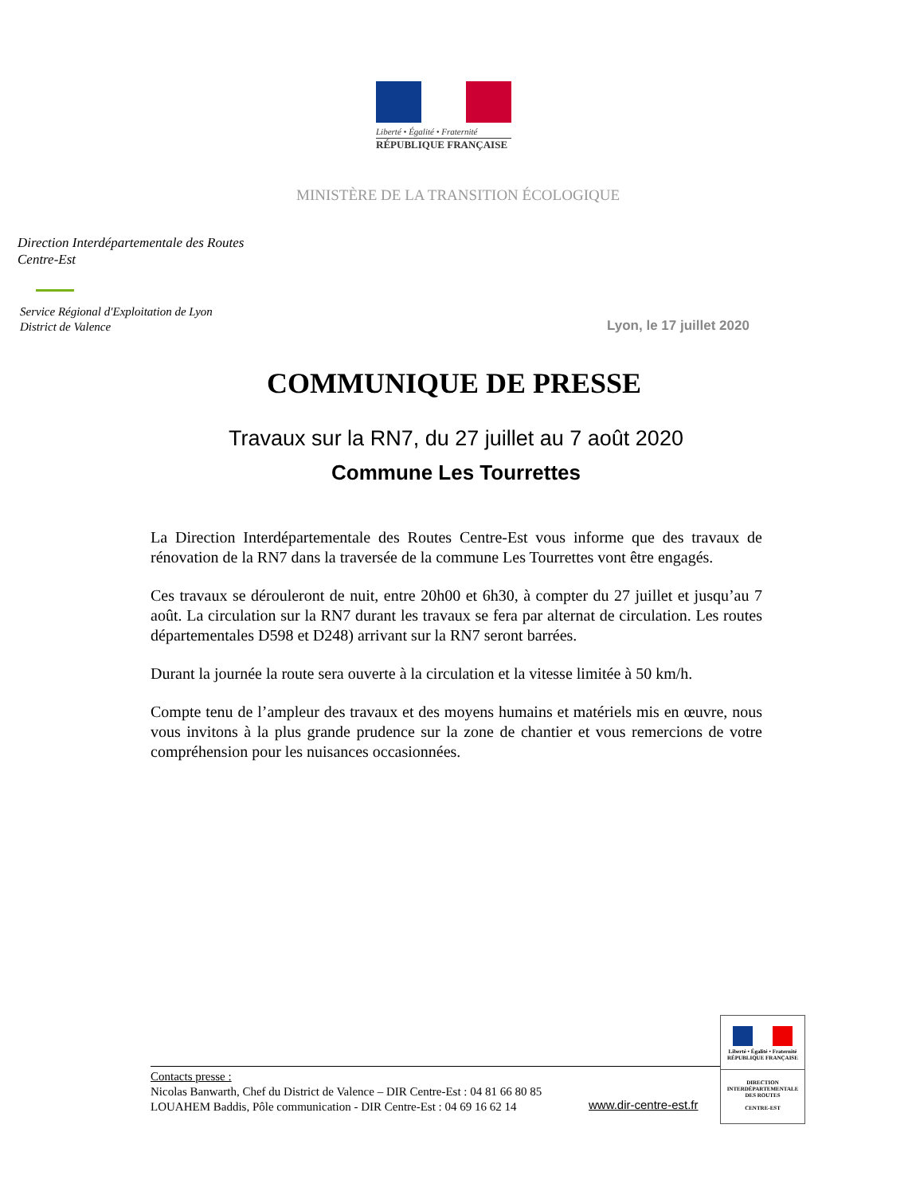Liberté • Égalité • Fraternité
RÉPUBLIQUE FRANÇAISE
MINISTÈRE DE LA TRANSITION ÉCOLOGIQUE
Direction Interdépartementale des Routes
Centre-Est
Service Régional d'Exploitation de Lyon
District de Valence
Lyon, le 17 juillet 2020
COMMUNIQUE DE PRESSE
Travaux sur la RN7, du 27 juillet au 7 août 2020
Commune Les Tourrettes
La Direction Interdépartementale des Routes Centre-Est vous informe que des travaux de rénovation de la RN7 dans la traversée de la commune Les Tourrettes vont être engagés.
Ces travaux se dérouleront de nuit, entre 20h00 et 6h30, à compter du 27 juillet et jusqu’au 7 août. La circulation sur la RN7 durant les travaux se fera par alternat de circulation. Les routes départementales D598 et D248) arrivant sur la RN7 seront barrées.
Durant la journée la route sera ouverte à la circulation et la vitesse limitée à 50 km/h.
Compte tenu de l’ampleur des travaux et des moyens humains et matériels mis en œuvre, nous vous invitons à la plus grande prudence sur la zone de chantier et vous remercions de votre compréhension pour les nuisances occasionnées.
Contacts presse :
Nicolas Banwarth, Chef du District de Valence – DIR Centre-Est : 04 81 66 80 85
LOUAHEM Baddis, Pôle communication - DIR Centre-Est : 04 69 16 62 14
www.dir-centre-est.fr
Liberté • Égalité • Fraternité
RÉPUBLIQUE FRANÇAISE
DIRECTION
INTERDÉPARTEMENTALE
DES ROUTES
CENTRE-EST